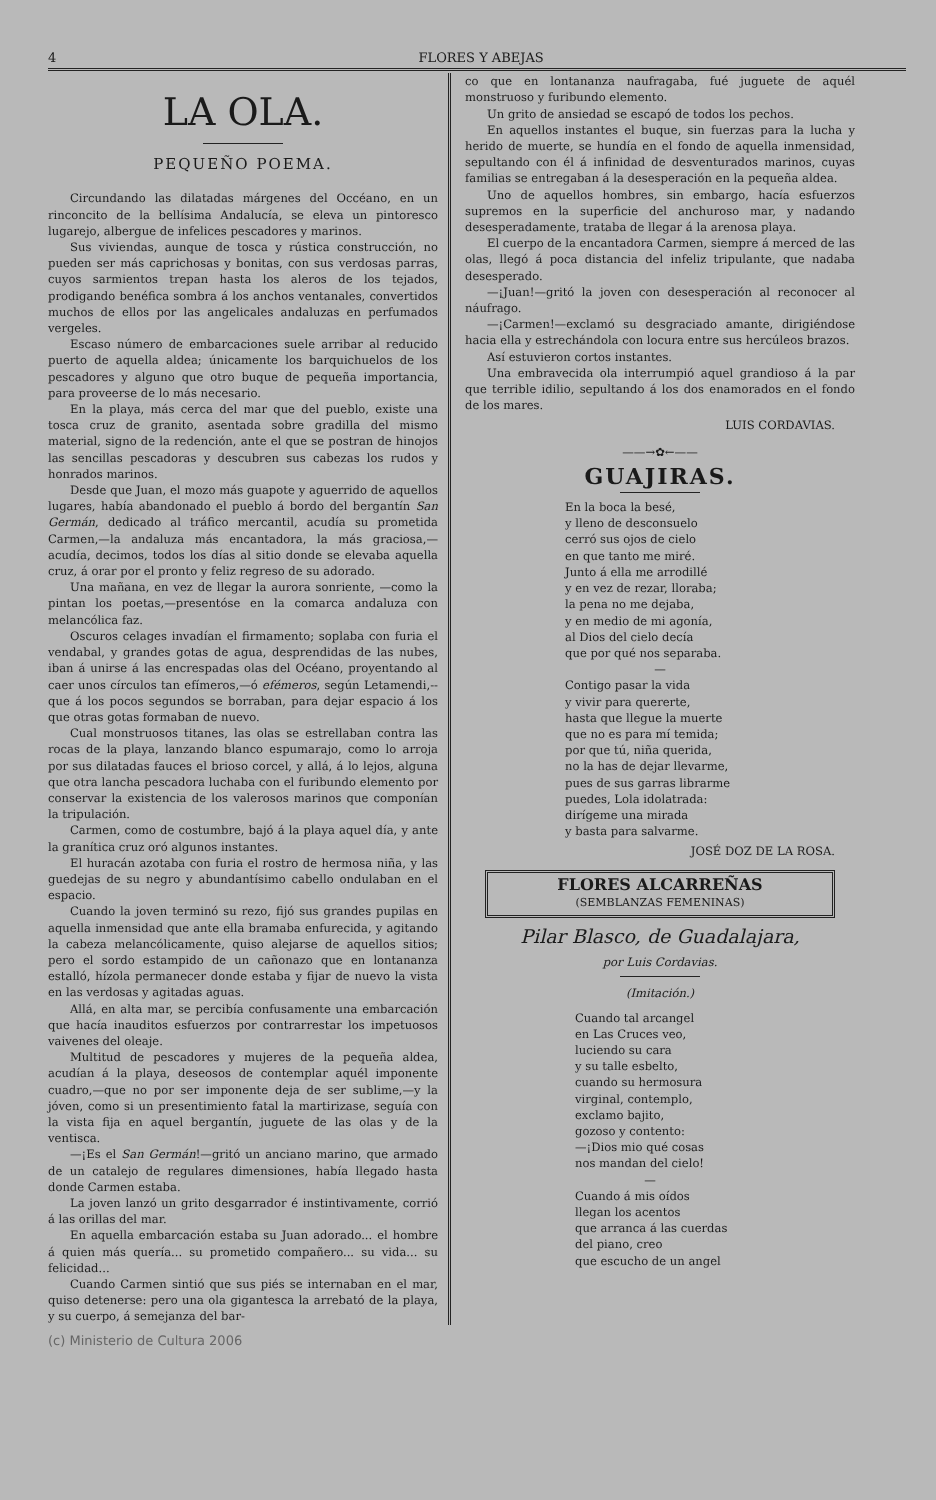4 FLORES Y ABEJAS
LA OLA.
PEQUEÑO POEMA.
Circundando las dilatadas márgenes del Occéano, en un rinconcito de la bellísima Andalucía, se eleva un pintoresco lugarejo, albergue de infelices pescadores y marinos.
Sus viviendas, aunque de tosca y rústica construcción, no pueden ser más caprichosas y bonitas, con sus verdosas parras, cuyos sarmientos trepan hasta los aleros de los tejados, prodigando benéfica sombra á los anchos ventanales, convertidos muchos de ellos por las angelicales andaluzas en perfumados vergeles.
Escaso número de embarcaciones suele arribar al reducido puerto de aquella aldea; únicamente los barquichuelos de los pescadores y alguno que otro buque de pequeña importancia, para proveerse de lo más necesario.
En la playa, más cerca del mar que del pueblo, existe una tosca cruz de granito, asentada sobre gradilla del mismo material, signo de la redención, ante el que se postran de hinojos las sencillas pescadoras y descubren sus cabezas los rudos y honrados marinos.
Desde que Juan, el mozo más guapote y aguerrido de aquellos lugares, había abandonado el pueblo á bordo del bergantín San Germán, dedicado al tráfico mercantil, acudía su prometida Carmen,—la andaluza más encantadora, la más graciosa,—acudía, decimos, todos los días al sitio donde se elevaba aquella cruz, á orar por el pronto y feliz regreso de su adorado.
Una mañana, en vez de llegar la aurora sonriente, —como la pintan los poetas,—presentóse en la comarca andaluza con melancólica faz.
Oscuros celages invadían el firmamento; soplaba con furia el vendabal, y grandes gotas de agua, desprendidas de las nubes, iban á unirse á las encrespadas olas del Océano, proyentando al caer unos círculos tan efímeros,—ó efémeros, según Letamendi,--que á los pocos segundos se borraban, para dejar espacio á los que otras gotas formaban de nuevo.
Cual monstruosos titanes, las olas se estrellaban contra las rocas de la playa, lanzando blanco espumarajo, como lo arroja por sus dilatadas fauces el brioso corcel, y allá, á lo lejos, alguna que otra lancha pescadora luchaba con el furibundo elemento por conservar la existencia de los valerosos marinos que componían la tripulación.
Carmen, como de costumbre, bajó á la playa aquel día, y ante la granítica cruz oró algunos instantes.
El huracán azotaba con furia el rostro de hermosa niña, y las guedejas de su negro y abundantísimo cabello ondulaban en el espacio.
Cuando la joven terminó su rezo, fijó sus grandes pupilas en aquella inmensidad que ante ella bramaba enfurecida, y agitando la cabeza melancólicamente, quiso alejarse de aquellos sitios; pero el sordo estampido de un cañonazo que en lontananza estalló, hízola permanecer donde estaba y fijar de nuevo la vista en las verdosas y agitadas aguas.
Allá, en alta mar, se percibía confusamente una embarcación que hacía inauditos esfuerzos por contrarrestar los impetuosos vaivenes del oleaje.
Multitud de pescadores y mujeres de la pequeña aldea, acudían á la playa, deseosos de contemplar aquél imponente cuadro,—que no por ser imponente deja de ser sublime,—y la jóven, como si un presentimiento fatal la martirizase, seguía con la vista fija en aquel bergantín, juguete de las olas y de la ventisca.
—¡Es el San Germán!—gritó un anciano marino, que armado de un catalejo de regulares dimensiones, había llegado hasta donde Carmen estaba.
La joven lanzó un grito desgarrador é instintivamente, corrió á las orillas del mar.
En aquella embarcación estaba su Juan adorado... el hombre á quien más quería... su prometido compañero... su vida... su felicidad...
Cuando Carmen sintió que sus piés se internaban en el mar, quiso detenerse: pero una ola gigantesca la arrebató de la playa, y su cuerpo, á semejanza del bar-
co que en lontananza naufragaba, fué juguete de aquél monstruoso y furibundo elemento.
Un grito de ansiedad se escapó de todos los pechos.
En aquellos instantes el buque, sin fuerzas para la lucha y herido de muerte, se hundía en el fondo de aquella inmensidad, sepultando con él á infinidad de desventurados marinos, cuyas familias se entregaban á la desesperación en la pequeña aldea.
Uno de aquellos hombres, sin embargo, hacía esfuerzos supremos en la superficie del anchuroso mar, y nadando desesperadamente, trataba de llegar á la arenosa playa.
El cuerpo de la encantadora Carmen, siempre á merced de las olas, llegó á poca distancia del infeliz tripulante, que nadaba desesperado.
—¡Juan!—gritó la joven con desesperación al reconocer al náufrago.
—¡Carmen!—exclamó su desgraciado amante, dirigiéndose hacia ella y estrechándola con locura entre sus hercúleos brazos.
Así estuvieron cortos instantes.
Una embravecida ola interrumpió aquel grandioso á la par que terrible idilio, sepultando á los dos enamorados en el fondo de los mares.
LUIS CORDAVIAS.
——→✿←——
GUAJIRAS.
En la boca la besé,
y lleno de desconsuelo
cerró sus ojos de cielo
en que tanto me miré.
Junto á ella me arrodillé
y en vez de rezar, lloraba;
la pena no me dejaba,
y en medio de mi agonía,
al Dios del cielo decía
que por qué nos separaba.
—
Contigo pasar la vida
y vivir para quererte,
hasta que llegue la muerte
que no es para mí temida;
por que tú, niña querida,
no la has de dejar llevarme,
pues de sus garras librarme
puedes, Lola idolatrada:
dirígeme una mirada
y basta para salvarme.
JOSÉ DOZ DE LA ROSA.
FLORES ALCARREÑAS
(SEMBLANZAS FEMENINAS)
Pilar Blasco, de Guadalajara,
por Luis Cordavias.
(Imitación.)
Cuando tal arcangel
en Las Cruces veo,
luciendo su cara
y su talle esbelto,
cuando su hermosura
virginal, contemplo,
exclamo bajito,
gozoso y contento:
—¡Dios mio qué cosas
nos mandan del cielo!
—
Cuando á mis oídos
llegan los acentos
que arranca á las cuerdas
del piano, creo
que escucho de un angel
(c) Ministerio de Cultura 2006